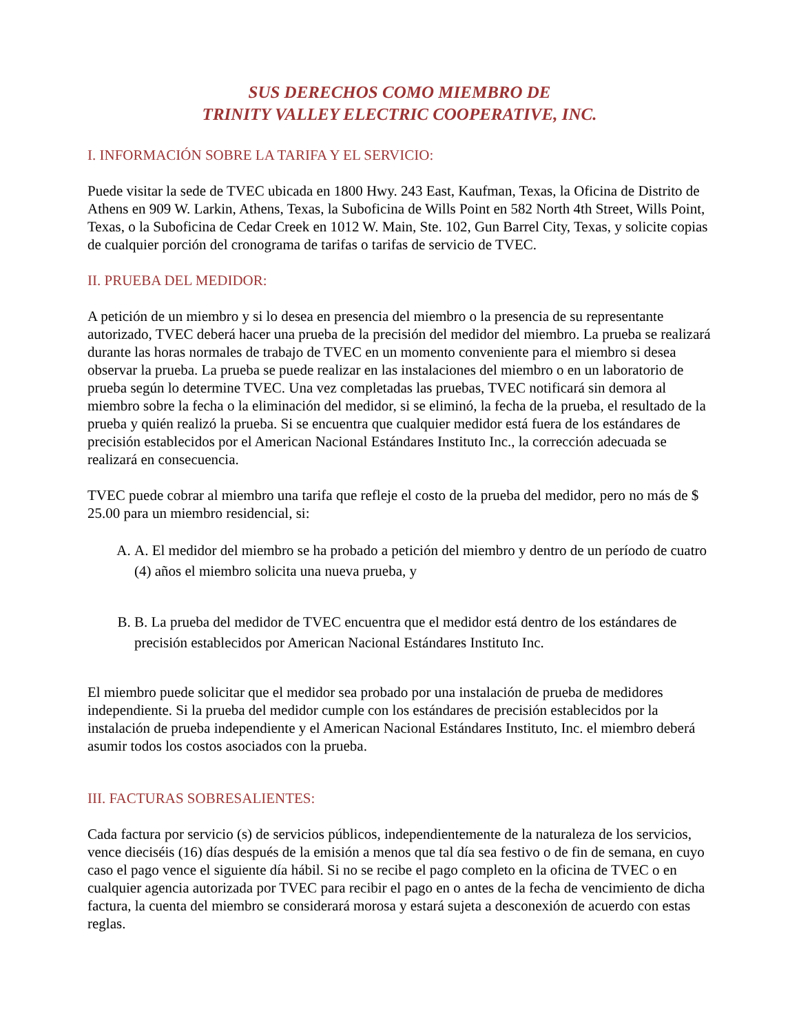SUS DERECHOS COMO MIEMBRO DE
TRINITY VALLEY ELECTRIC COOPERATIVE, INC.
I. INFORMACIÓN SOBRE LA TARIFA Y EL SERVICIO:
Puede visitar la sede de TVEC ubicada en 1800 Hwy. 243 East, Kaufman, Texas, la Oficina de Distrito de Athens en 909 W. Larkin, Athens, Texas, la Suboficina de Wills Point en 582 North 4th Street, Wills Point, Texas, o la Suboficina de Cedar Creek en 1012 W. Main, Ste. 102, Gun Barrel City, Texas, y solicite copias de cualquier porción del cronograma de tarifas o tarifas de servicio de TVEC.
II. PRUEBA DEL MEDIDOR:
A petición de un miembro y si lo desea en presencia del miembro o la presencia de su representante autorizado, TVEC deberá hacer una prueba de la precisión del medidor del miembro. La prueba se realizará durante las horas normales de trabajo de TVEC en un momento conveniente para el miembro si desea observar la prueba. La prueba se puede realizar en las instalaciones del miembro o en un laboratorio de prueba según lo determine TVEC. Una vez completadas las pruebas, TVEC notificará sin demora al miembro sobre la fecha o la eliminación del medidor, si se eliminó, la fecha de la prueba, el resultado de la prueba y quién realizó la prueba. Si se encuentra que cualquier medidor está fuera de los estándares de precisión establecidos por el American Nacional Estándares Instituto Inc., la corrección adecuada se realizará en consecuencia.
TVEC puede cobrar al miembro una tarifa que refleje el costo de la prueba del medidor, pero no más de $ 25.00 para un miembro residencial, si:
A. A. El medidor del miembro se ha probado a petición del miembro y dentro de un período de cuatro (4) años el miembro solicita una nueva prueba, y
B. B. La prueba del medidor de TVEC encuentra que el medidor está dentro de los estándares de precisión establecidos por American Nacional Estándares Instituto Inc.
El miembro puede solicitar que el medidor sea probado por una instalación de prueba de medidores independiente. Si la prueba del medidor cumple con los estándares de precisión establecidos por la instalación de prueba independiente y el American Nacional Estándares Instituto, Inc. el miembro deberá asumir todos los costos asociados con la prueba.
III. FACTURAS SOBRESALIENTES:
Cada factura por servicio (s) de servicios públicos, independientemente de la naturaleza de los servicios, vence dieciséis (16) días después de la emisión a menos que tal día sea festivo o de fin de semana, en cuyo caso el pago vence el siguiente día hábil. Si no se recibe el pago completo en la oficina de TVEC o en cualquier agencia autorizada por TVEC para recibir el pago en o antes de la fecha de vencimiento de dicha factura, la cuenta del miembro se considerará morosa y estará sujeta a desconexión de acuerdo con estas reglas.